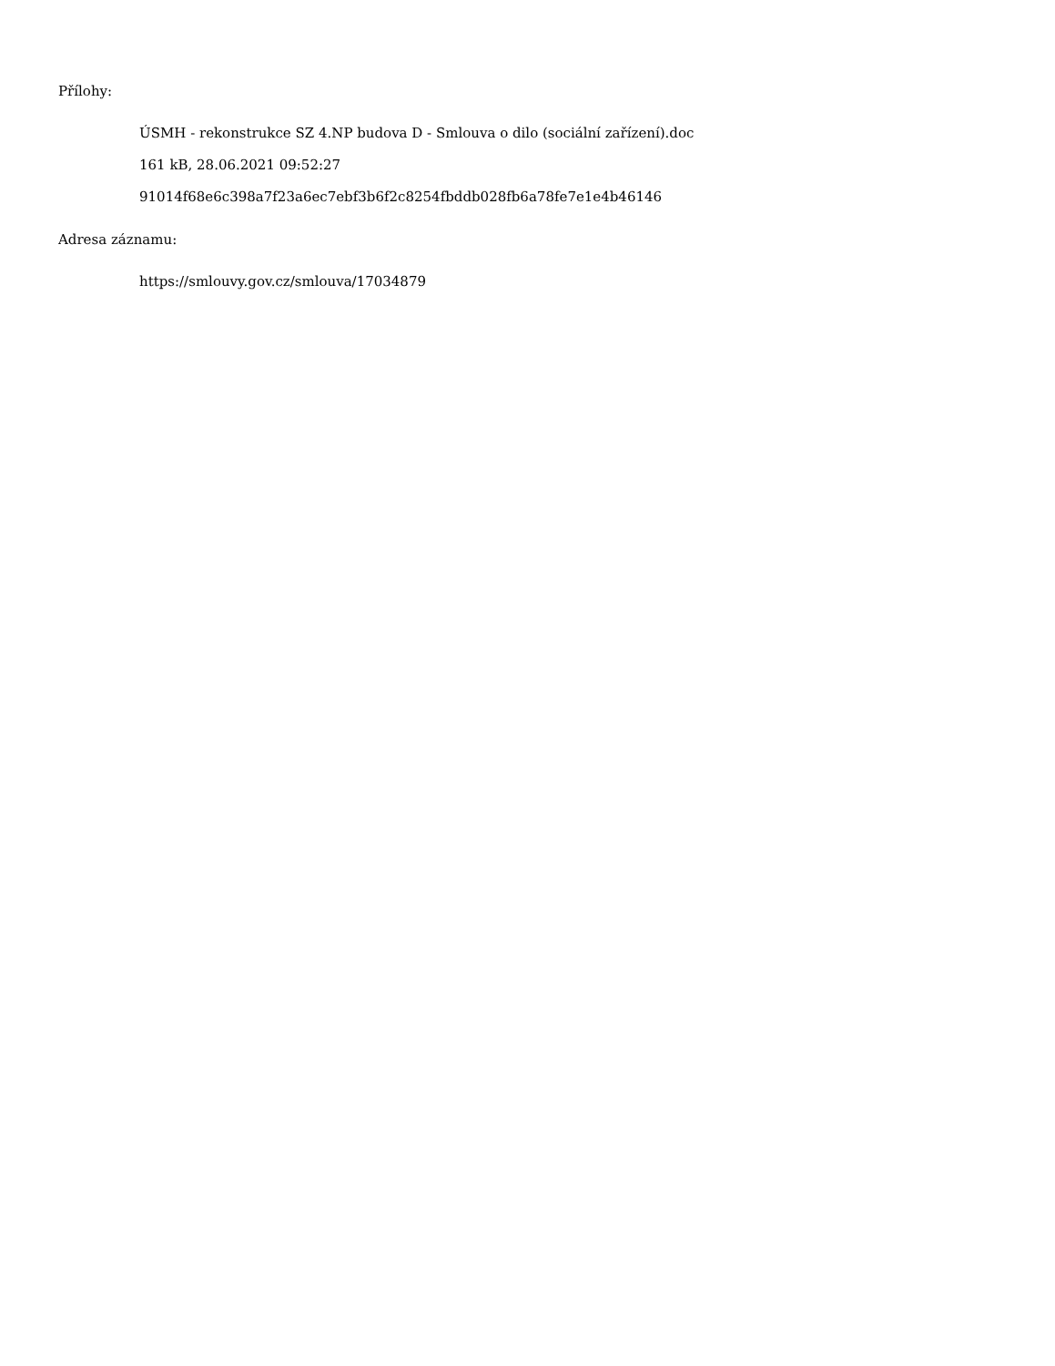Přílohy:
ÚSMH - rekonstrukce SZ 4.NP budova D - Smlouva o dilo (sociální zařízení).doc
161 kB, 28.06.2021 09:52:27
91014f68e6c398a7f23a6ec7ebf3b6f2c8254fbddb028fb6a78fe7e1e4b46146
Adresa záznamu:
https://smlouvy.gov.cz/smlouva/17034879